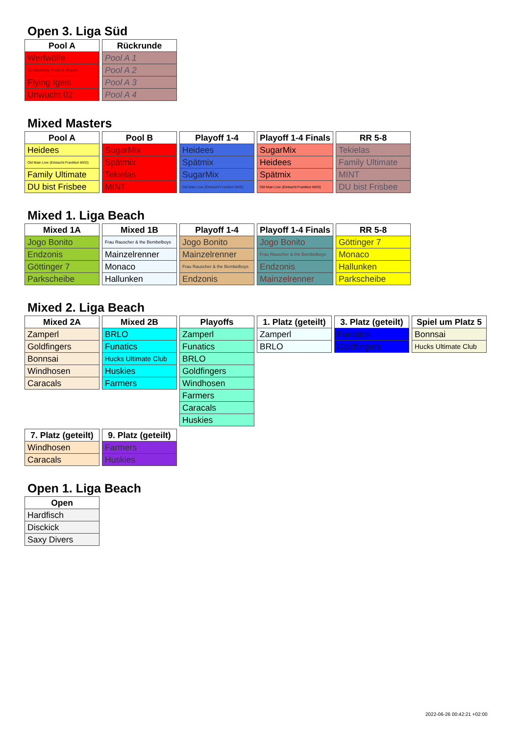Open 3. Liga Süd
| Pool A |
| --- |
| Werfwölfe |
| Schwabing Frisbee Buam |
| Flying Igels |
| Unwucht 02 |
| Rückrunde |
| --- |
| Pool A 1 |
| Pool A 2 |
| Pool A 3 |
| Pool A 4 |
Mixed Masters
| Pool A |
| --- |
| Heidees |
| Old Main Line (Eintracht Frankfurt MXD) |
| Family Ultimate |
| DU bist Frisbee |
| Pool B |
| --- |
| SugarMix |
| Spätmix |
| Tekielas |
| MINT |
| Playoff 1-4 |
| --- |
| Heidees |
| Spätmix |
| SugarMix |
| Old Main Line (Eintracht Frankfurt MXD) |
| Playoff 1-4 Finals |
| --- |
| SugarMix |
| Heidees |
| Spätmix |
| Old Main Line (Eintracht Frankfurt MXD) |
| RR 5-8 |
| --- |
| Tekielas |
| Family Ultimate |
| MINT |
| DU bist Frisbee |
Mixed 1. Liga Beach
| Mixed 1A |
| --- |
| Jogo Bonito |
| Endzonis |
| Göttinger 7 |
| Parkscheibe |
| Mixed 1B |
| --- |
| Frau Rauscher & the Bembelboys |
| Mainzelrenner |
| Monaco |
| Hallunken |
| Playoff 1-4 |
| --- |
| Jogo Bonito |
| Mainzelrenner |
| Frau Rauscher & the Bembelboys |
| Endzonis |
| Playoff 1-4 Finals |
| --- |
| Jogo Bonito |
| Frau Rauscher & the Bembelboys |
| Endzonis |
| Mainzelrenner |
| RR 5-8 |
| --- |
| Göttinger 7 |
| Monaco |
| Hallunken |
| Parkscheibe |
Mixed 2. Liga Beach
| Mixed 2A |
| --- |
| Zamperl |
| Goldfingers |
| Bonnsai |
| Windhosen |
| Caracals |
| Mixed 2B |
| --- |
| BRLO |
| Funatics |
| Hucks Ultimate Club |
| Huskies |
| Farmers |
| Playoffs |
| --- |
| Zamperl |
| Funatics |
| BRLO |
| Goldfingers |
| Windhosen |
| Farmers |
| Caracals |
| Huskies |
| 1. Platz (geteilt) |
| --- |
| Zamperl |
| BRLO |
| 3. Platz (geteilt) |
| --- |
| Funatics |
| Goldfingers |
| Spiel um Platz 5 |
| --- |
| Bonnsai |
| Hucks Ultimate Club |
| 7. Platz (geteilt) |
| --- |
| Windhosen |
| Caracals |
| 9. Platz (geteilt) |
| --- |
| Farmers |
| Huskies |
Open 1. Liga Beach
| Open |
| --- |
| Hardfisch |
| Disckick |
| Saxy Divers |
2022-06-26 00:42:21 +02:00